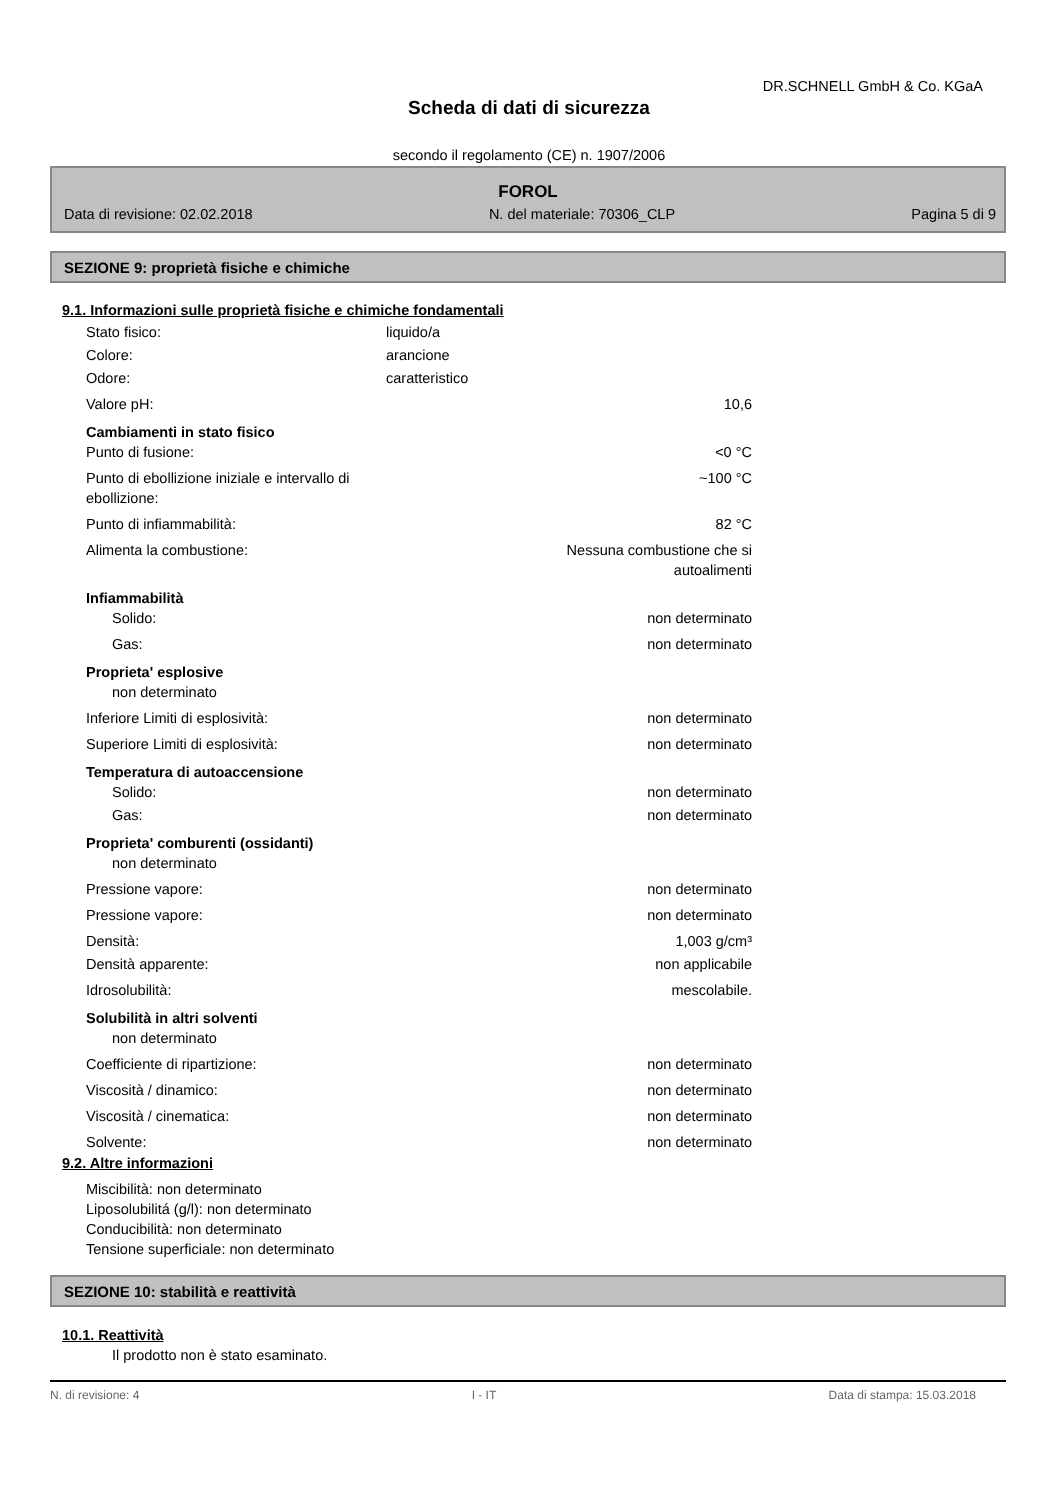DR.SCHNELL GmbH & Co. KGaA
Scheda di dati di sicurezza
secondo il regolamento (CE) n. 1907/2006
FOROL
Data di revisione: 02.02.2018 N. del materiale: 70306_CLP Pagina 5 di 9
SEZIONE 9: proprietà fisiche e chimiche
9.1. Informazioni sulle proprietà fisiche e chimiche fondamentali
Stato fisico: liquido/a
Colore: arancione
Odore: caratteristico
Valore pH: 10,6
Cambiamenti in stato fisico
Punto di fusione: <0 °C
Punto di ebollizione iniziale e intervallo di ebollizione: ~100 °C
Punto di infiammabilità: 82 °C
Alimenta la combustione: Nessuna combustione che si
autoalimenti
Infiammabilità
Solido: non determinato
Gas: non determinato
Proprieta' esplosive
non determinato
Inferiore Limiti di esplosività: non determinato
Superiore Limiti di esplosività: non determinato
Temperatura di autoaccensione
Solido: non determinato
Gas: non determinato
Proprieta' comburenti (ossidanti)
non determinato
Pressione vapore: non determinato
Pressione vapore: non determinato
Densità: 1,003 g/cm³
Densità apparente: non applicabile
Idrosolubilità: mescolabile.
Solubilità in altri solventi
non determinato
Coefficiente di ripartizione: non determinato
Viscosità / dinamico: non determinato
Viscosità / cinematica: non determinato
Solvente: non determinato
9.2. Altre informazioni
Miscibilità: non determinato
Liposolubilitá (g/l): non determinato
Conducibilità: non determinato
Tensione superficiale: non determinato
SEZIONE 10: stabilità e reattività
10.1. Reattività
Il prodotto non è stato esaminato.
N. di revisione: 4 I - IT Data di stampa: 15.03.2018